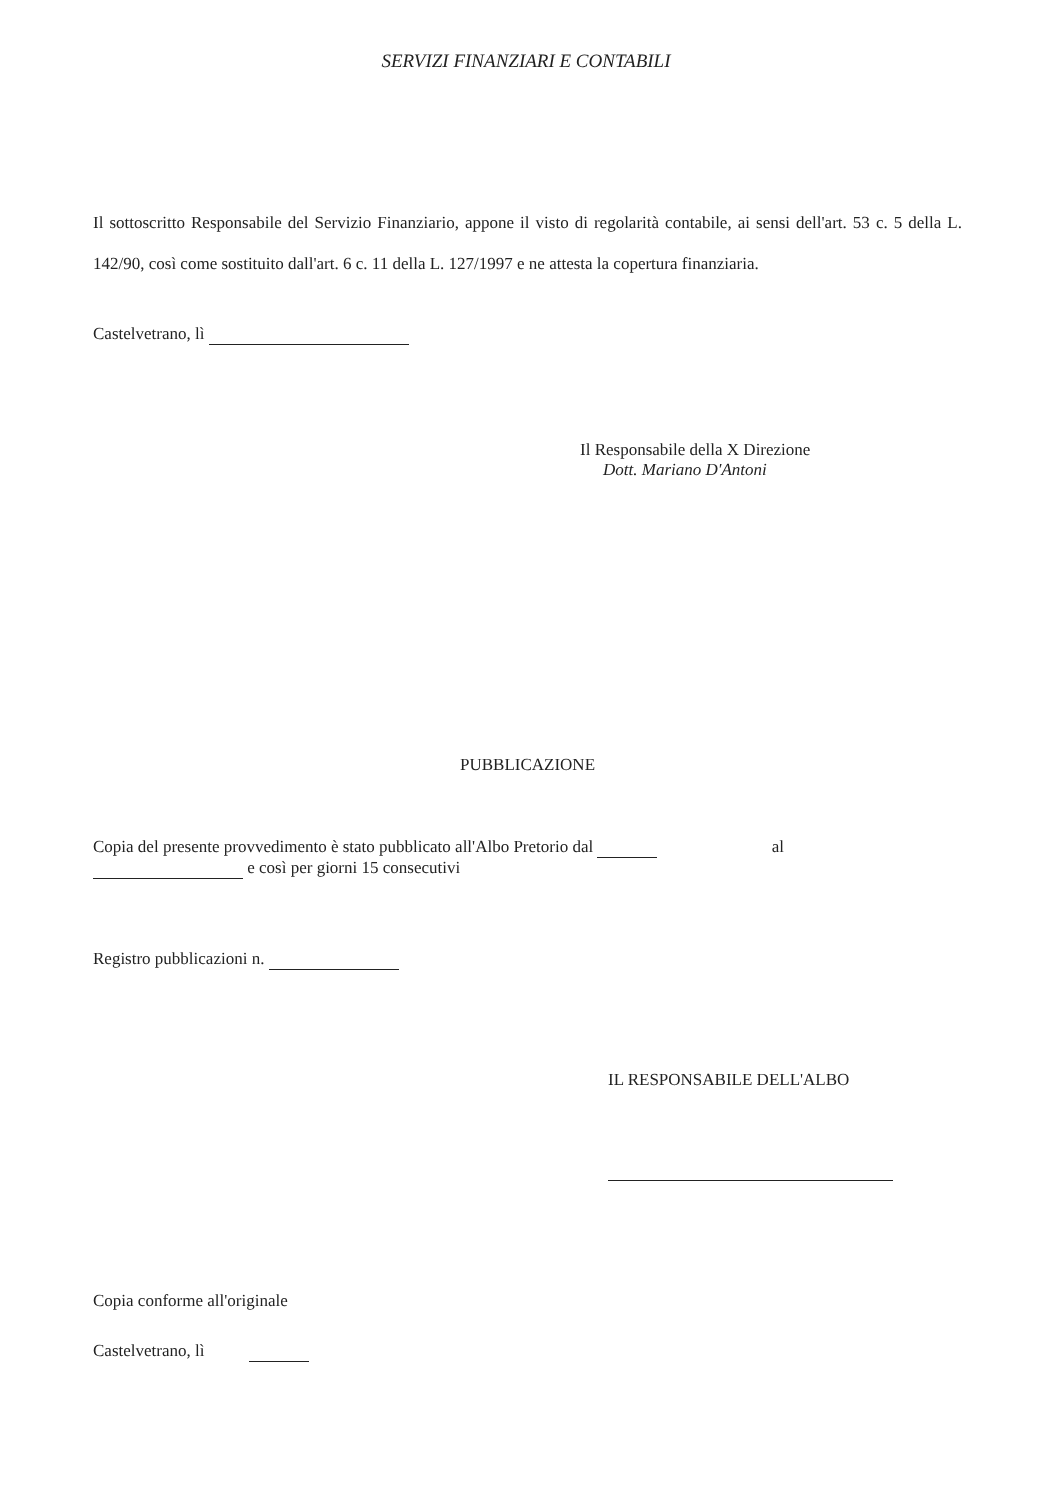SERVIZI FINANZIARI E CONTABILI
Il sottoscritto Responsabile del Servizio Finanziario, appone il visto di regolarità contabile, ai sensi dell'art. 53 c. 5 della L. 142/90, così come sostituito dall'art. 6 c. 11 della L. 127/1997 e ne attesta la copertura finanziaria.
Castelvetrano, lì
Il Responsabile della X Direzione
Dott. Mariano D'Antoni
PUBBLICAZIONE
Copia del presente provvedimento è stato pubblicato all'Albo Pretorio dal al
e così per giorni 15 consecutivi
Registro pubblicazioni n.
IL RESPONSABILE DELL'ALBO
Copia conforme all'originale
Castelvetrano, lì